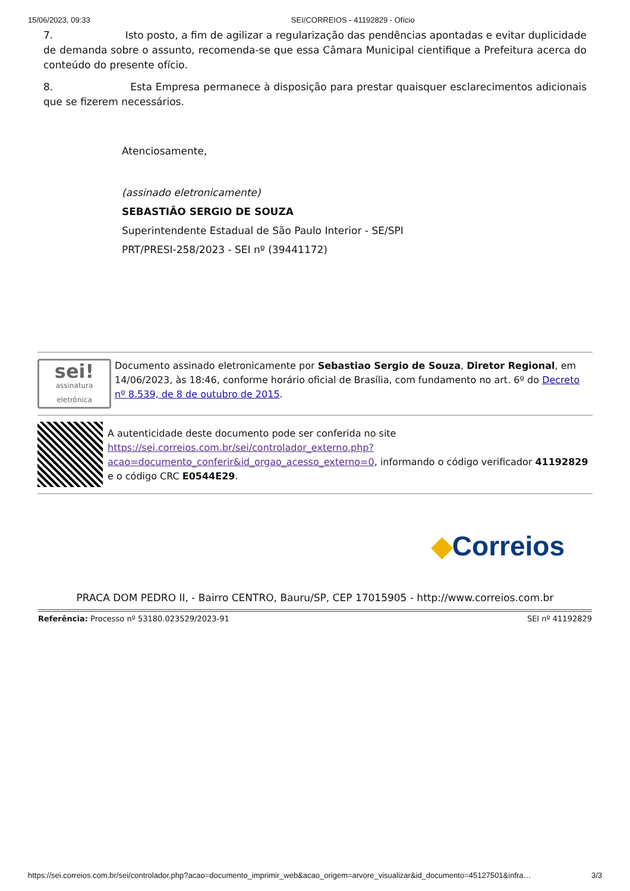15/06/2023, 09:33 SEI/CORREIOS - 41192829 - Ofício
7. Isto posto, a fim de agilizar a regularização das pendências apontadas e evitar duplicidade de demanda sobre o assunto, recomenda-se que essa Câmara Municipal cientifique a Prefeitura acerca do conteúdo do presente ofício.
8. Esta Empresa permanece à disposição para prestar quaisquer esclarecimentos adicionais que se fizerem necessários.
Atenciosamente,
(assinado eletronicamente)
SEBASTIÃO SERGIO DE SOUZA
Superintendente Estadual de São Paulo Interior - SE/SPI
PRT/PRESI-258/2023 - SEI nº (39441172)
sei!
assinatura eletrônica
Documento assinado eletronicamente por Sebastiao Sergio de Souza, Diretor Regional, em 14/06/2023, às 18:46, conforme horário oficial de Brasília, com fundamento no art. 6º do Decreto nº 8.539, de 8 de outubro de 2015.
A autenticidade deste documento pode ser conferida no site https://sei.correios.com.br/sei/controlador_externo.php?acao=documento_conferir&id_orgao_acesso_externo=0, informando o código verificador 41192829 e o código CRC E0544E29.
◆Correios
PRACA DOM PEDRO II, - Bairro CENTRO, Bauru/SP, CEP 17015905 - http://www.correios.com.br
Referência: Processo nº 53180.023529/2023-91 SEI nº 41192829
https://sei.correios.com.br/sei/controlador.php?acao=documento_imprimir_web&acao_origem=arvore_visualizar&id_documento=45127501&infra… 3/3